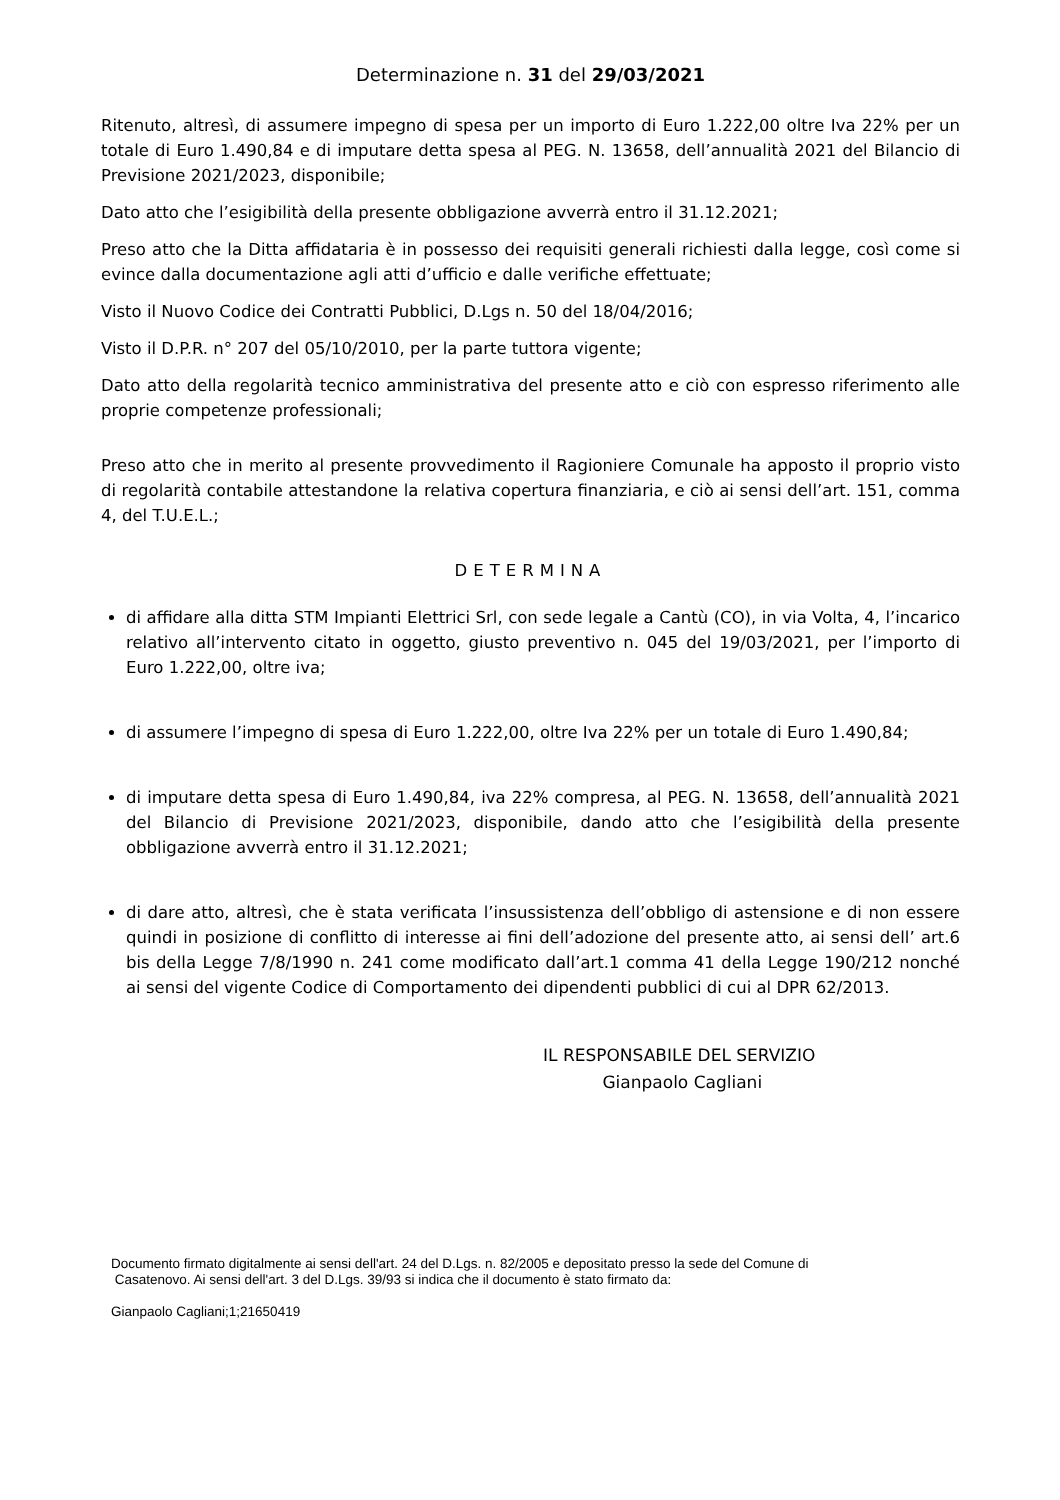Determinazione n. 31 del 29/03/2021
Ritenuto, altresì, di assumere impegno di spesa per un importo di Euro 1.222,00 oltre Iva 22% per un totale di Euro 1.490,84 e di imputare detta spesa al PEG. N. 13658, dell’annualità 2021 del Bilancio di Previsione 2021/2023, disponibile;
Dato atto che l’esigibilità della presente obbligazione avverrà entro il 31.12.2021;
Preso atto che la Ditta affidataria è in possesso dei requisiti generali richiesti dalla legge, così come si evince dalla documentazione agli atti d’ufficio e dalle verifiche effettuate;
Visto il Nuovo Codice dei Contratti Pubblici, D.Lgs n. 50 del 18/04/2016;
Visto il D.P.R. n° 207 del 05/10/2010, per la parte tuttora vigente;
Dato atto della regolarità tecnico amministrativa del presente atto e ciò con espresso riferimento alle proprie competenze professionali;
Preso atto che in merito al presente provvedimento il Ragioniere Comunale ha apposto il proprio visto di regolarità contabile attestandone la relativa copertura finanziaria, e ciò ai sensi dell’art. 151, comma 4, del T.U.E.L.;
DETERMINA
di affidare alla ditta STM Impianti Elettrici Srl, con sede legale a Cantù (CO), in via Volta, 4, l’incarico relativo all’intervento citato in oggetto, giusto preventivo n. 045 del 19/03/2021, per l’importo di Euro 1.222,00, oltre iva;
di assumere l’impegno di spesa di Euro 1.222,00, oltre Iva 22% per un totale di Euro 1.490,84;
di imputare detta spesa di Euro 1.490,84, iva 22% compresa, al PEG. N. 13658, dell’annualità 2021 del Bilancio di Previsione 2021/2023, disponibile, dando atto che l’esigibilità della presente obbligazione avverrà entro il 31.12.2021;
di dare atto, altresì, che è stata verificata l’insussistenza dell’obbligo di astensione e di non essere quindi in posizione di conflitto di interesse ai fini dell’adozione del presente atto, ai sensi dell’ art.6 bis della Legge 7/8/1990 n. 241 come modificato dall’art.1 comma 41 della Legge 190/212 nonché ai sensi del vigente Codice di Comportamento dei dipendenti pubblici di cui al DPR 62/2013.
IL RESPONSABILE DEL SERVIZIO
Gianpaolo Cagliani
Documento firmato digitalmente ai sensi dell'art. 24 del D.Lgs. n. 82/2005 e depositato presso la sede del Comune di
Casatenovo. Ai sensi dell'art. 3 del D.Lgs. 39/93 si indica che il documento è stato firmato da:
Gianpaolo Cagliani;1;21650419